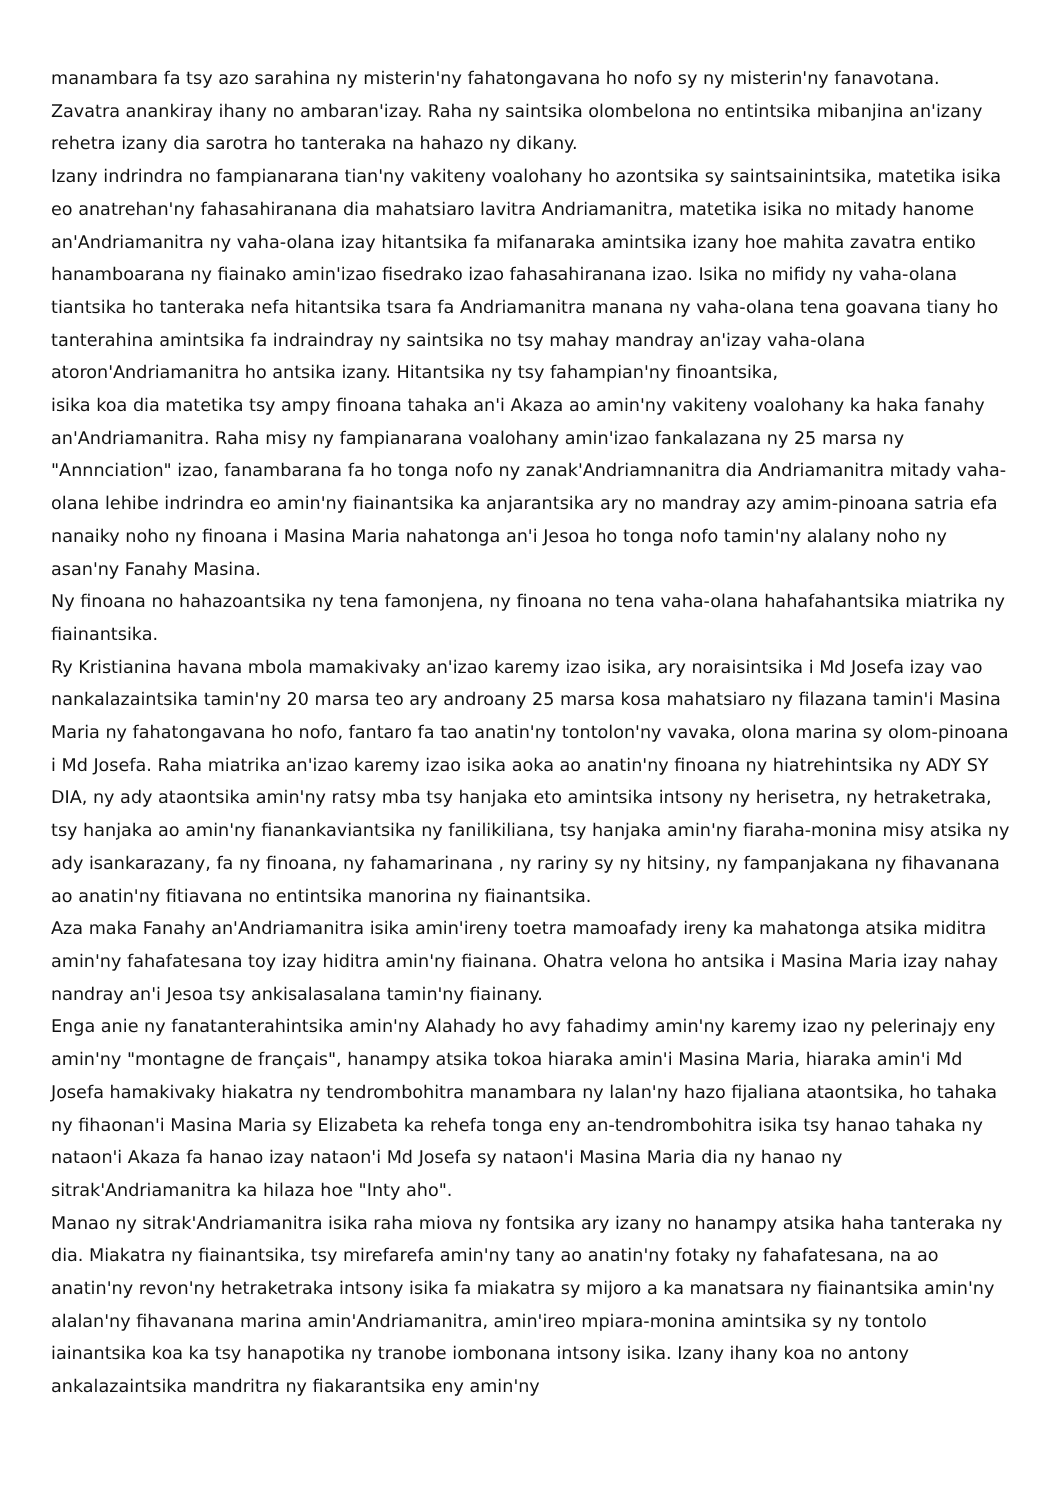manambara fa tsy azo sarahina ny misterin'ny fahatongavana ho nofo sy ny misterin'ny fanavotana. Zavatra anankiray ihany no ambaran'izay. Raha ny saintsika olombelona no entintsika mibanjina an'izany rehetra izany dia sarotra ho tanteraka na hahazo ny dikany.
Izany indrindra no fampianarana tian'ny vakiteny voalohany ho azontsika sy saintsainintsika, matetika isika eo anatrehan'ny fahasahiranana dia mahatsiaro lavitra Andriamanitra, matetika isika no mitady hanome an'Andriamanitra ny vaha-olana izay hitantsika fa mifanaraka amintsika izany hoe mahita zavatra entiko hanamboarana ny fiainako amin'izao fisedrako izao fahasahiranana izao. Isika no mifidy ny vaha-olana tiantsika ho tanteraka nefa hitantsika tsara fa Andriamanitra manana ny vaha-olana tena goavana tiany ho tanterahina amintsika fa indraindray ny saintsika no tsy mahay mandray an'izay vaha-olana atoron'Andriamanitra ho antsika izany. Hitantsika ny tsy fahampian'ny finoantsika,
isika koa dia matetika tsy ampy finoana tahaka an'i Akaza ao amin'ny vakiteny voalohany ka haka fanahy an'Andriamanitra. Raha misy ny fampianarana voalohany amin'izao fankalazana ny 25 marsa ny "Annnciation" izao, fanambarana fa ho tonga nofo ny zanak'Andriamnanitra dia Andriamanitra mitady vaha-olana lehibe indrindra eo amin'ny fiainantsika ka anjarantsika ary no mandray azy amim-pinoana satria efa nanaiky noho ny finoana i Masina Maria nahatonga an'i Jesoa ho tonga nofo tamin'ny alalany noho ny asan'ny Fanahy Masina.
Ny finoana no hahazoantsika ny tena famonjena, ny finoana no tena vaha-olana hahafahantsika miatrika ny fiainantsika.
Ry Kristianina havana mbola mamakivaky an'izao karemy izao isika, ary noraisintsika i Md Josefa izay vao nankalazaintsika tamin'ny 20 marsa teo ary androany 25 marsa kosa mahatsiaro ny filazana tamin'i Masina Maria ny fahatongavana ho nofo, fantaro fa tao anatin'ny tontolon'ny vavaka, olona marina sy olom-pinoana i Md Josefa. Raha miatrika an'izao karemy izao isika aoka ao anatin'ny finoana ny hiatrehintsika ny ADY SY DIA, ny ady ataontsika amin'ny ratsy mba tsy hanjaka eto amintsika intsony ny herisetra, ny hetraketraka, tsy hanjaka ao amin'ny fianankaviantsika ny fanilikiliana, tsy hanjaka amin'ny fiaraha-monina misy atsika ny ady isankarazany, fa ny finoana, ny fahamarinana , ny rariny sy ny hitsiny, ny fampanjakana ny fihavanana ao anatin'ny fitiavana no entintsika manorina ny fiainantsika.
Aza maka Fanahy an'Andriamanitra isika amin'ireny toetra mamoafady ireny ka mahatonga atsika miditra amin'ny fahafatesana toy izay hiditra amin'ny fiainana. Ohatra velona ho antsika i Masina Maria izay nahay nandray an'i Jesoa tsy ankisalasalana tamin'ny fiainany.
Enga anie ny fanatanterahintsika amin'ny Alahady ho avy fahadimy amin'ny karemy izao ny pelerinajy eny amin'ny "montagne de français", hanampy atsika tokoa hiaraka amin'i Masina Maria, hiaraka amin'i Md Josefa hamakivaky hiakatra ny tendrombohitra manambara ny lalan'ny hazo fijaliana ataontsika, ho tahaka ny fihaonan'i Masina Maria sy Elizabeta ka rehefa tonga eny an-tendrombohitra isika tsy hanao tahaka ny nataon'i Akaza fa hanao izay nataon'i Md Josefa sy nataon'i Masina Maria dia ny hanao ny sitrak'Andriamanitra ka hilaza hoe "Inty aho".
Manao ny sitrak'Andriamanitra isika raha miova ny fontsika ary izany no hanampy atsika haha tanteraka ny dia. Miakatra ny fiainantsika, tsy mirefarefa amin'ny tany ao anatin'ny fotaky ny fahafatesana, na ao anatin'ny revon'ny hetraketraka intsony isika fa miakatra sy mijoro a ka manatsara ny fiainantsika amin'ny alalan'ny fihavanana marina amin'Andriamanitra, amin'ireo mpiara-monina amintsika sy ny tontolo iainantsika koa ka tsy hanapotika ny tranobe iombonana intsony isika. Izany ihany koa no antony ankalazaintsika mandritra ny fiakarantsika eny amin'ny